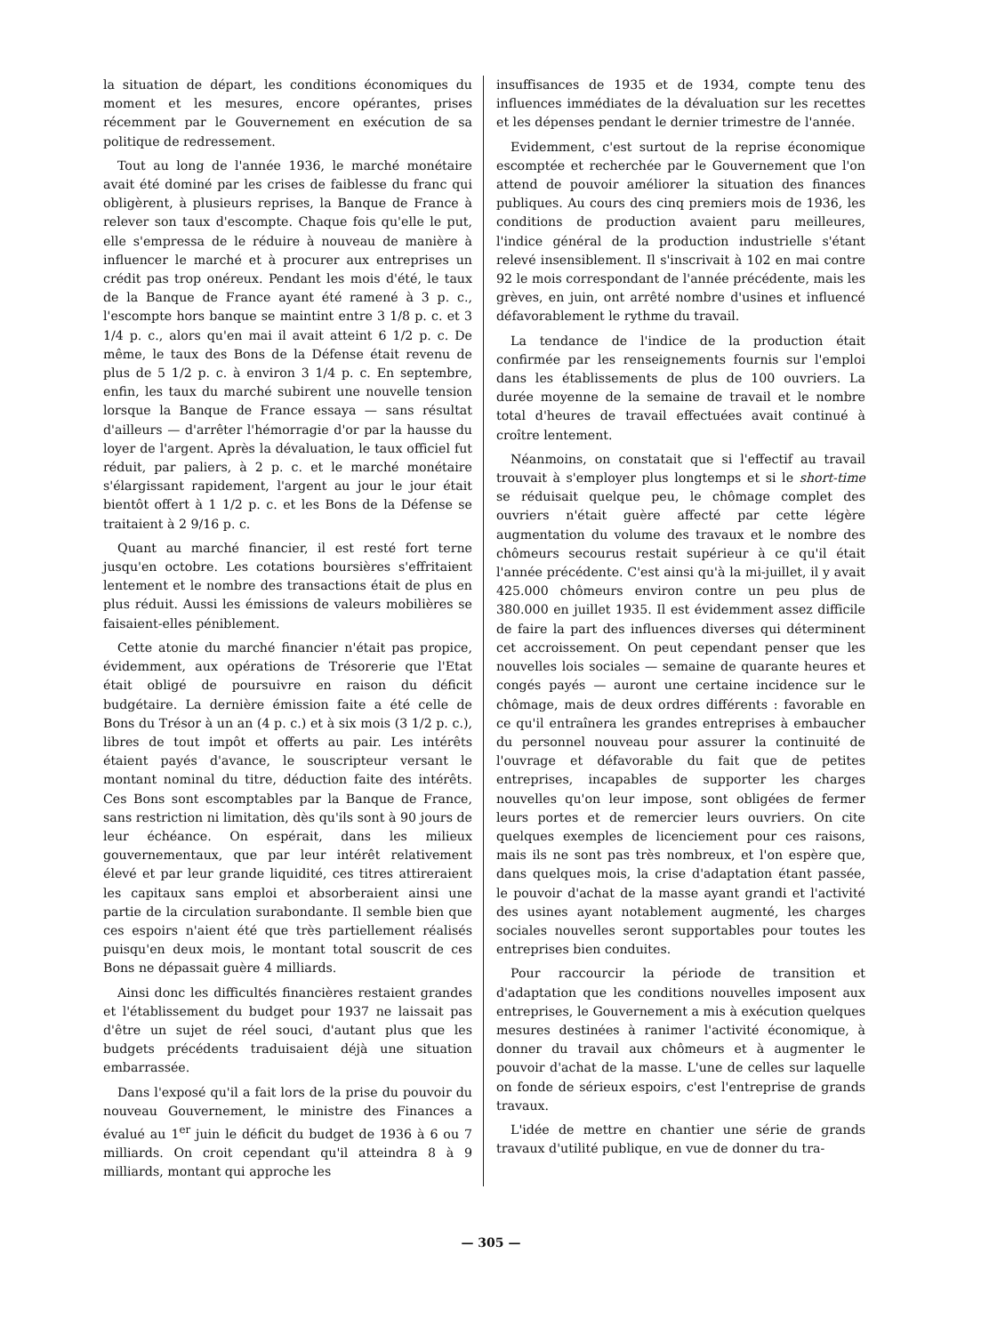la situation de départ, les conditions économiques du moment et les mesures, encore opérantes, prises récemment par le Gouvernement en exécution de sa politique de redressement.
Tout au long de l'année 1936, le marché monétaire avait été dominé par les crises de faiblesse du franc qui obligèrent, à plusieurs reprises, la Banque de France à relever son taux d'escompte. Chaque fois qu'elle le put, elle s'empressa de le réduire à nouveau de manière à influencer le marché et à procurer aux entreprises un crédit pas trop onéreux. Pendant les mois d'été, le taux de la Banque de France ayant été ramené à 3 p. c., l'escompte hors banque se maintint entre 3 1/8 p. c. et 3 1/4 p. c., alors qu'en mai il avait atteint 6 1/2 p. c. De même, le taux des Bons de la Défense était revenu de plus de 5 1/2 p. c. à environ 3 1/4 p. c. En septembre, enfin, les taux du marché subirent une nouvelle tension lorsque la Banque de France essaya — sans résultat d'ailleurs — d'arrêter l'hémorragie d'or par la hausse du loyer de l'argent. Après la dévaluation, le taux officiel fut réduit, par paliers, à 2 p. c. et le marché monétaire s'élargissant rapidement, l'argent au jour le jour était bientôt offert à 1 1/2 p. c. et les Bons de la Défense se traitaient à 2 9/16 p. c.
Quant au marché financier, il est resté fort terne jusqu'en octobre. Les cotations boursières s'effritaient lentement et le nombre des transactions était de plus en plus réduit. Aussi les émissions de valeurs mobilières se faisaient-elles péniblement.
Cette atonie du marché financier n'était pas propice, évidemment, aux opérations de Trésorerie que l'Etat était obligé de poursuivre en raison du déficit budgétaire. La dernière émission faite a été celle de Bons du Trésor à un an (4 p. c.) et à six mois (3 1/2 p. c.), libres de tout impôt et offerts au pair. Les intérêts étaient payés d'avance, le souscripteur versant le montant nominal du titre, déduction faite des intérêts. Ces Bons sont escomptables par la Banque de France, sans restriction ni limitation, dès qu'ils sont à 90 jours de leur échéance. On espérait, dans les milieux gouvernementaux, que par leur intérêt relativement élevé et par leur grande liquidité, ces titres attireraient les capitaux sans emploi et absorberaient ainsi une partie de la circulation surabondante. Il semble bien que ces espoirs n'aient été que très partiellement réalisés puisqu'en deux mois, le montant total souscrit de ces Bons ne dépassait guère 4 milliards.
Ainsi donc les difficultés financières restaient grandes et l'établissement du budget pour 1937 ne laissait pas d'être un sujet de réel souci, d'autant plus que les budgets précédents traduisaient déjà une situation embarrassée.
Dans l'exposé qu'il a fait lors de la prise du pouvoir du nouveau Gouvernement, le ministre des Finances a évalué au 1<sup>er</sup> juin le déficit du budget de 1936 à 6 ou 7 milliards. On croit cependant qu'il atteindra 8 à 9 milliards, montant qui approche les
insuffisances de 1935 et de 1934, compte tenu des influences immédiates de la dévaluation sur les recettes et les dépenses pendant le dernier trimestre de l'année.
Evidemment, c'est surtout de la reprise économique escomptée et recherchée par le Gouvernement que l'on attend de pouvoir améliorer la situation des finances publiques. Au cours des cinq premiers mois de 1936, les conditions de production avaient paru meilleures, l'indice général de la production industrielle s'étant relevé insensiblement. Il s'inscrivait à 102 en mai contre 92 le mois correspondant de l'année précédente, mais les grèves, en juin, ont arrêté nombre d'usines et influencé défavorablement le rythme du travail.
La tendance de l'indice de la production était confirmée par les renseignements fournis sur l'emploi dans les établissements de plus de 100 ouvriers. La durée moyenne de la semaine de travail et le nombre total d'heures de travail effectuées avait continué à croître lentement.
Néanmoins, on constatait que si l'effectif au travail trouvait à s'employer plus longtemps et si le short-time se réduisait quelque peu, le chômage complet des ouvriers n'était guère affecté par cette légère augmentation du volume des travaux et le nombre des chômeurs secourus restait supérieur à ce qu'il était l'année précédente. C'est ainsi qu'à la mi-juillet, il y avait 425.000 chômeurs environ contre un peu plus de 380.000 en juillet 1935. Il est évidemment assez difficile de faire la part des influences diverses qui déterminent cet accroissement. On peut cependant penser que les nouvelles lois sociales — semaine de quarante heures et congés payés — auront une certaine incidence sur le chômage, mais de deux ordres différents : favorable en ce qu'il entraînera les grandes entreprises à embaucher du personnel nouveau pour assurer la continuité de l'ouvrage et défavorable du fait que de petites entreprises, incapables de supporter les charges nouvelles qu'on leur impose, sont obligées de fermer leurs portes et de remercier leurs ouvriers. On cite quelques exemples de licenciement pour ces raisons, mais ils ne sont pas très nombreux, et l'on espère que, dans quelques mois, la crise d'adaptation étant passée, le pouvoir d'achat de la masse ayant grandi et l'activité des usines ayant notablement augmenté, les charges sociales nouvelles seront supportables pour toutes les entreprises bien conduites.
Pour raccourcir la période de transition et d'adaptation que les conditions nouvelles imposent aux entreprises, le Gouvernement a mis à exécution quelques mesures destinées à ranimer l'activité économique, à donner du travail aux chômeurs et à augmenter le pouvoir d'achat de la masse. L'une de celles sur laquelle on fonde de sérieux espoirs, c'est l'entreprise de grands travaux.
L'idée de mettre en chantier une série de grands travaux d'utilité publique, en vue de donner du tra-
— 305 —